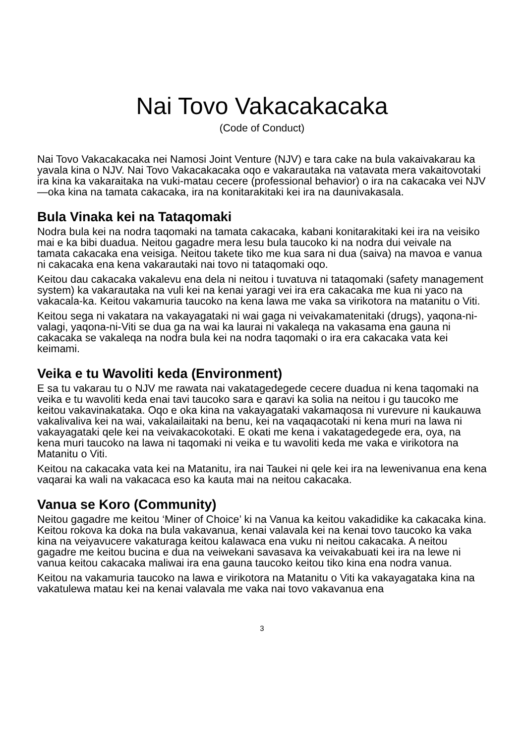Nai Tovo Vakacakacaka
(Code of Conduct)
Nai Tovo Vakacakacaka nei Namosi Joint Venture (NJV) e tara cake na bula vakaivakarau ka yavala kina o NJV. Nai Tovo Vakacakacaka oqo e vakarautaka na vatavata mera vakaitovotaki ira kina ka vakaraitaka na vuki-matau cecere (professional behavior) o ira na cakacaka vei NJV—oka kina na tamata cakacaka, ira na konitarakitaki kei ira na daunivakasala.
Bula Vinaka kei na Tataqomaki
Nodra bula kei na nodra taqomaki na tamata cakacaka, kabani konitarakitaki kei ira na veisiko mai e ka bibi duadua. Neitou gagadre mera lesu bula taucoko ki na nodra dui veivale na tamata cakacaka ena veisiga. Neitou takete tiko me kua sara ni dua (saiva) na mavoa e vanua ni cakacaka ena kena vakarautaki nai tovo ni tataqomaki oqo.
Keitou dau cakacaka vakalevu ena dela ni neitou i tuvatuva ni tataqomaki (safety management system) ka vakarautaka na vuli kei na kenai yaragi vei ira era cakacaka me kua ni yaco na vakacala-ka. Keitou vakamuria taucoko na kena lawa me vaka sa virikotora na matanitu o Viti.
Keitou sega ni vakatara na vakayagataki ni wai gaga ni veivakamatenitaki (drugs), yaqona-ni-valagi, yaqona-ni-Viti se dua ga na wai ka laurai ni vakaleqa na vakasama ena gauna ni cakacaka se vakaleqa na nodra bula kei na nodra taqomaki o ira era cakacaka vata kei keimami.
Veika e tu Wavoliti keda (Environment)
E sa tu vakarau tu o NJV me rawata nai vakatagedegede cecere duadua ni kena taqomaki na veika e tu wavoliti keda enai tavi taucoko sara e qaravi ka solia na neitou i gu taucoko me keitou vakavinakataka. Oqo e oka kina na vakayagataki vakamaqosa ni vurevure ni kaukauwa vakalivaliva kei na wai, vakalailaitaki na benu, kei na vaqaqacotaki ni kena muri na lawa ni vakayagataki qele kei na veivakacokotaki. E okati me kena i vakatagedegede era, oya, na kena muri taucoko na lawa ni taqomaki ni veika e tu wavoliti keda me vaka e virikotora na Matanitu o Viti.
Keitou na cakacaka vata kei na Matanitu, ira nai Taukei ni qele kei ira na lewenivanua ena kena vaqarai ka wali na vakacaca eso ka kauta mai na neitou cakacaka.
Vanua se Koro (Community)
Neitou gagadre me keitou ‘Miner of Choice’ ki na Vanua ka keitou vakadidike ka cakacaka kina. Keitou rokova ka doka na bula vakavanua, kenai valavala kei na kenai tovo taucoko ka vaka kina na veiyavucere vakaturaga keitou kalawaca ena vuku ni neitou cakacaka. A neitou gagadre me keitou bucina e dua na veiwekani savasava ka veivakabuati kei ira na lewe ni vanua keitou cakacaka maliwai ira ena gauna taucoko keitou tiko kina ena nodra vanua.
Keitou na vakamuria taucoko na lawa e virikotora na Matanitu o Viti ka vakayagataka kina na vakatulewa matau kei na kenai valavala me vaka nai tovo vakavanua ena
3